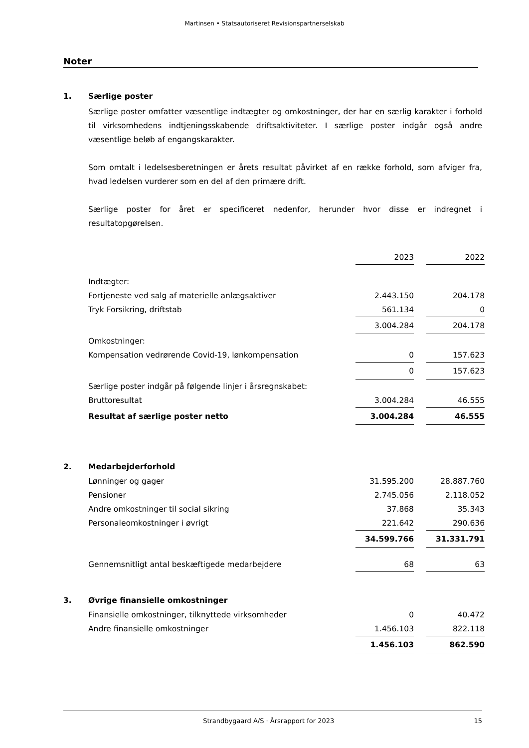Martinsen • Statsautoriseret Revisionspartnerselskab
Noter
1. Særlige poster
Særlige poster omfatter væsentlige indtægter og omkostninger, der har en særlig karakter i forhold til virksomhedens indtjeningsskabende driftsaktiviteter. I særlige poster indgår også andre væsentlige beløb af engangskarakter.
Som omtalt i ledelsesberetningen er årets resultat påvirket af en række forhold, som afviger fra, hvad ledelsen vurderer som en del af den primære drift.
Særlige poster for året er specificeret nedenfor, herunder hvor disse er indregnet i resultatopgørelsen.
| | 2023 | | 2022 |
| Indtægter: | | | |
| Fortjeneste ved salg af materielle anlægsaktiver | 2.443.150 | | 204.178 |
| Tryk Forsikring, driftstab | 561.134 | | 0 |
| | 3.004.284 | | 204.178 |
| Omkostninger: | | | |
| Kompensation vedrørende Covid-19, lønkompensation | 0 | | 157.623 |
| | 0 | | 157.623 |
| Særlige poster indgår på følgende linjer i årsregnskabet: | | | |
| Bruttoresultat | 3.004.284 | | 46.555 |
| Resultat af særlige poster netto | 3.004.284 | | 46.555 |
2. Medarbejderforhold
| Lønninger og gager | 31.595.200 | | 28.887.760 |
| Pensioner | 2.745.056 | | 2.118.052 |
| Andre omkostninger til social sikring | 37.868 | | 35.343 |
| Personaleomkostninger i øvrigt | 221.642 | | 290.636 |
| | 34.599.766 | | 31.331.791 |
| Gennemsnitligt antal beskæftigede medarbejdere | 68 | | 63 |
3. Øvrige finansielle omkostninger
| Finansielle omkostninger, tilknyttede virksomheder | 0 | | 40.472 |
| Andre finansielle omkostninger | 1.456.103 | | 822.118 |
| | 1.456.103 | | 862.590 |
Strandbygaard A/S · Årsrapport for 2023 15